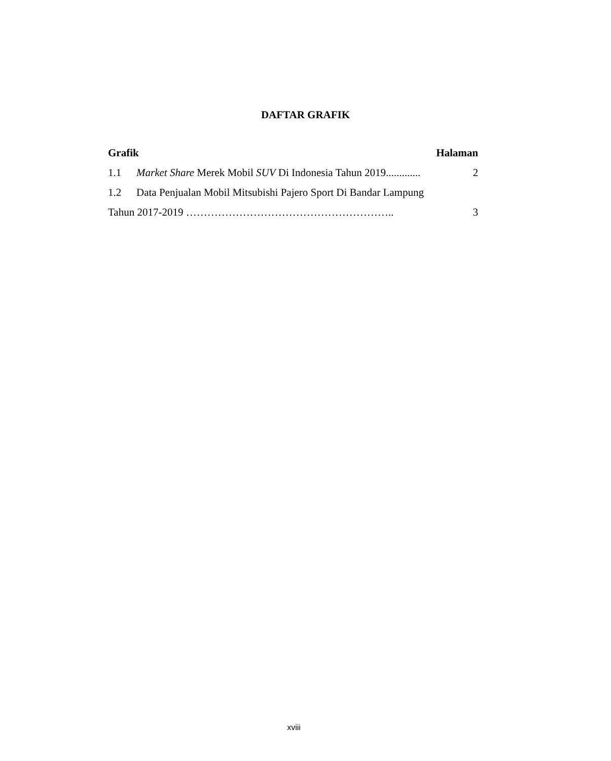DAFTAR GRAFIK
Grafik Halaman
1.1 Market Share Merek Mobil SUV Di Indonesia Tahun 2019............. 2
1.2 Data Penjualan Mobil Mitsubishi Pajero Sport Di Bandar Lampung
Tahun 2017-2019 ………………………………………………….. 3
xviii